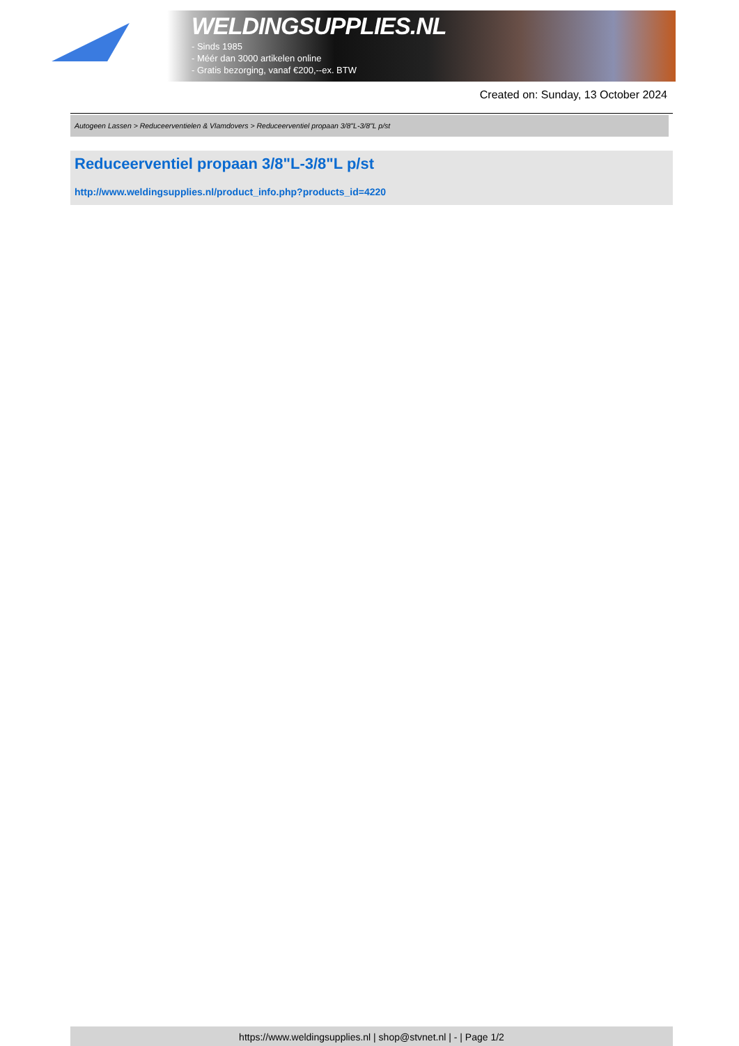WELDINGSUPPLIES.NL
- Sinds 1985
- Méér dan 3000 artikelen online
- Gratis bezorging, vanaf €200,--ex. BTW
Created on: Sunday, 13 October 2024
Autogeen Lassen > Reduceerventielen & Vlamdovers > Reduceerventiel propaan 3/8"L-3/8"L p/st
Reduceerventiel propaan 3/8"L-3/8"L p/st
http://www.weldingsupplies.nl/product_info.php?products_id=4220
https://www.weldingsupplies.nl | shop@stvnet.nl | - | Page 1/2